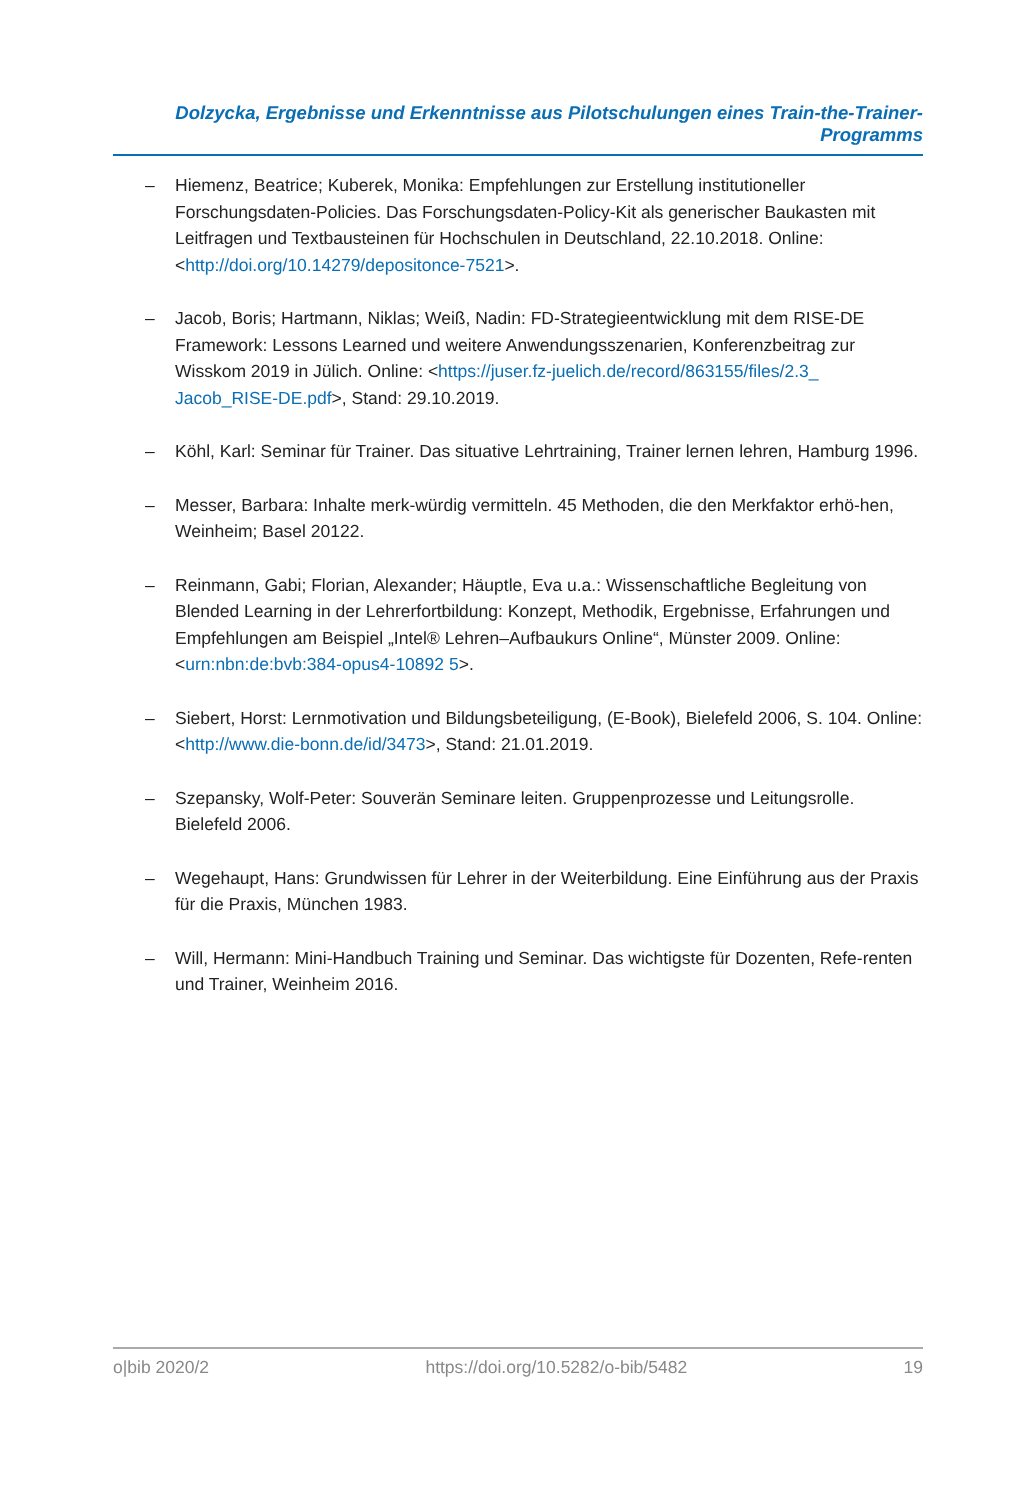Dolzycka, Ergebnisse und Erkenntnisse aus Pilotschulungen eines Train-the-Trainer-Programms
– Hiemenz, Beatrice; Kuberek, Monika: Empfehlungen zur Erstellung institutioneller Forschungsdaten-Policies. Das Forschungsdaten-Policy-Kit als generischer Baukasten mit Leitfragen und Textbausteinen für Hochschulen in Deutschland, 22.10.2018. Online: <http://doi.org/10.14279/depositonce-7521>.
– Jacob, Boris; Hartmann, Niklas; Weiß, Nadin: FD-Strategieentwicklung mit dem RISE-DE Framework: Lessons Learned und weitere Anwendungsszenarien, Konferenzbeitrag zur Wisskom 2019 in Jülich. Online: <https://juser.fz-juelich.de/record/863155/files/2.3_ Jacob_RISE-DE.pdf>, Stand: 29.10.2019.
– Köhl, Karl: Seminar für Trainer. Das situative Lehrtraining, Trainer lernen lehren, Hamburg 1996.
– Messer, Barbara: Inhalte merk-würdig vermitteln. 45 Methoden, die den Merkfaktor erhö-hen, Weinheim; Basel 20122.
– Reinmann, Gabi; Florian, Alexander; Häuptle, Eva u.a.: Wissenschaftliche Begleitung von Blended Learning in der Lehrerfortbildung: Konzept, Methodik, Ergebnisse, Erfahrungen und Empfehlungen am Beispiel „Intel® Lehren–Aufbaukurs Online“, Münster 2009. Online: <urn:nbn:de:bvb:384-opus4-10892 5>.
– Siebert, Horst: Lernmotivation und Bildungsbeteiligung, (E-Book), Bielefeld 2006, S. 104. Online: <http://www.die-bonn.de/id/3473>, Stand: 21.01.2019.
– Szepansky, Wolf-Peter: Souverän Seminare leiten. Gruppenprozesse und Leitungsrolle. Bielefeld 2006.
– Wegehaupt, Hans: Grundwissen für Lehrer in der Weiterbildung. Eine Einführung aus der Praxis für die Praxis, München 1983.
– Will, Hermann: Mini-Handbuch Training und Seminar. Das wichtigste für Dozenten, Refe-renten und Trainer, Weinheim 2016.
o|bib 2020/2 https://doi.org/10.5282/o-bib/5482 19